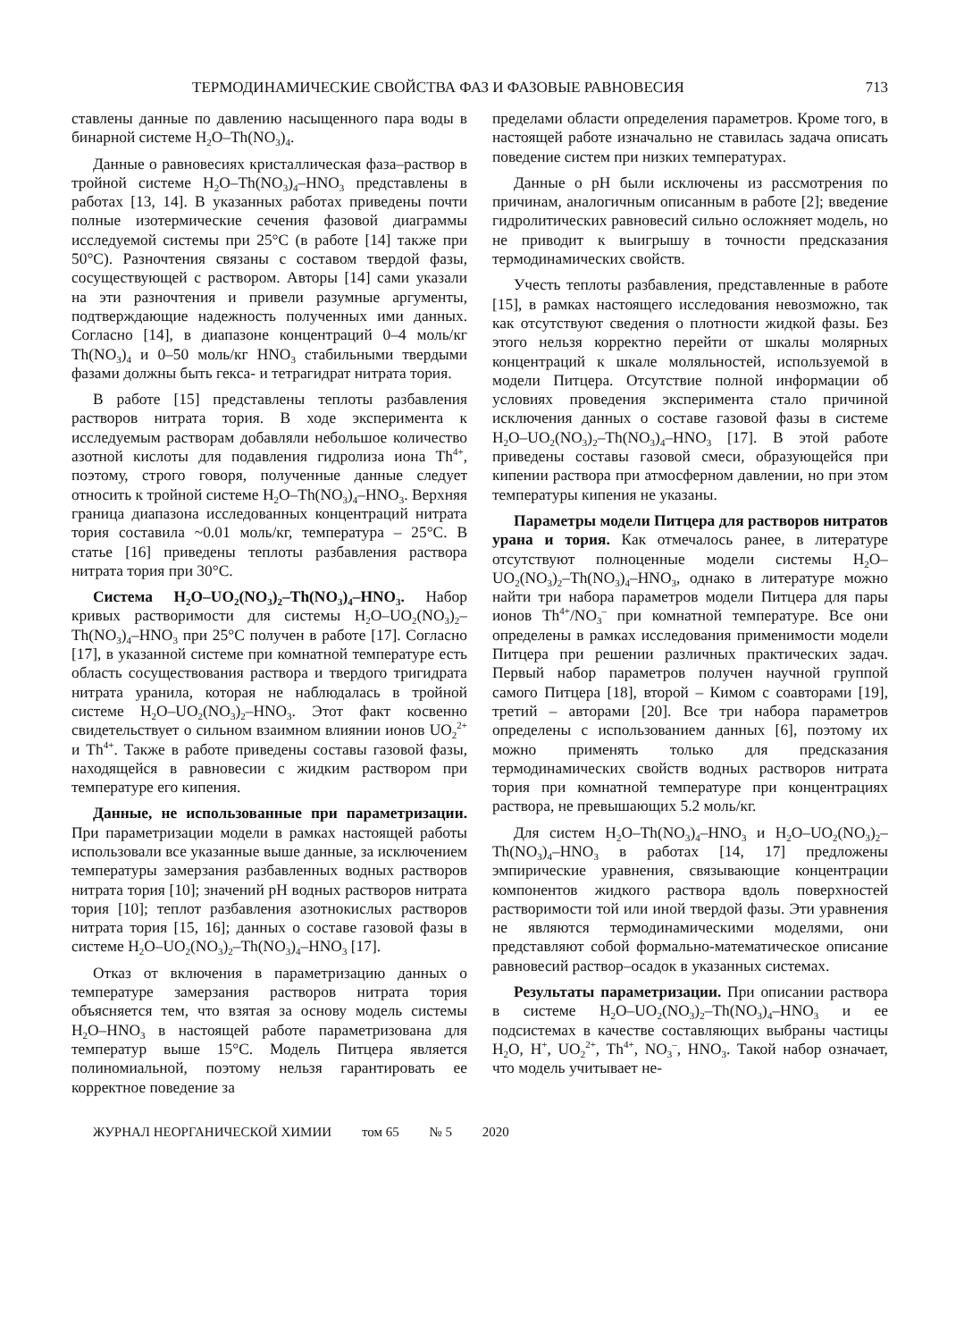ТЕРМОДИНАМИЧЕСКИЕ СВОЙСТВА ФАЗ И ФАЗОВЫЕ РАВНОВЕСИЯ 713
ставлены данные по давлению насыщенного пара воды в бинарной системе H<sub>2</sub>O–Th(NO<sub>3</sub>)<sub>4</sub>.
Данные о равновесиях кристаллическая фаза–раствор в тройной системе H<sub>2</sub>O–Th(NO<sub>3</sub>)<sub>4</sub>–HNO<sub>3</sub> представлены в работах [13, 14]. В указанных работах приведены почти полные изотермические сечения фазовой диаграммы исследуемой системы при 25°C (в работе [14] также при 50°C). Разночтения связаны с составом твердой фазы, сосуществующей с раствором. Авторы [14] сами указали на эти разночтения и привели разумные аргументы, подтверждающие надежность полученных ими данных. Согласно [14], в диапазоне концентраций 0–4 моль/кг Th(NO<sub>3</sub>)<sub>4</sub> и 0–50 моль/кг HNO<sub>3</sub> стабильными твердыми фазами должны быть гекса- и тетрагидрат нитрата тория.
В работе [15] представлены теплоты разбавления растворов нитрата тория. В ходе эксперимента к исследуемым растворам добавляли небольшое количество азотной кислоты для подавления гидролиза иона Th<sup>4+</sup>, поэтому, строго говоря, полученные данные следует относить к тройной системе H<sub>2</sub>O–Th(NO<sub>3</sub>)<sub>4</sub>–HNO<sub>3</sub>. Верхняя граница диапазона исследованных концентраций нитрата тория составила ~0.01 моль/кг, температура – 25°C. В статье [16] приведены теплоты разбавления раствора нитрата тория при 30°C.
Система H<sub>2</sub>O–UO<sub>2</sub>(NO<sub>3</sub>)<sub>2</sub>–Th(NO<sub>3</sub>)<sub>4</sub>–HNO<sub>3</sub>. Набор кривых растворимости для системы H<sub>2</sub>O–UO<sub>2</sub>(NO<sub>3</sub>)<sub>2</sub>–Th(NO<sub>3</sub>)<sub>4</sub>–HNO<sub>3</sub> при 25°C получен в работе [17]. Согласно [17], в указанной системе при комнатной температуре есть область сосуществования раствора и твердого тригидрата нитрата уранила, которая не наблюдалась в тройной системе H<sub>2</sub>O–UO<sub>2</sub>(NO<sub>3</sub>)<sub>2</sub>–HNO<sub>3</sub>. Этот факт косвенно свидетельствует о сильном взаимном влиянии ионов UO<sub>2</sub><sup>2+</sup> и Th<sup>4+</sup>. Также в работе приведены составы газовой фазы, находящейся в равновесии с жидким раствором при температуре его кипения.
Данные, не использованные при параметризации. При параметризации модели в рамках настоящей работы использовали все указанные выше данные, за исключением температуры замерзания разбавленных водных растворов нитрата тория [10]; значений pH водных растворов нитрата тория [10]; теплот разбавления азотнокислых растворов нитрата тория [15, 16]; данных о составе газовой фазы в системе H<sub>2</sub>O–UO<sub>2</sub>(NO<sub>3</sub>)<sub>2</sub>–Th(NO<sub>3</sub>)<sub>4</sub>–HNO<sub>3</sub> [17].
Отказ от включения в параметризацию данных о температуре замерзания растворов нитрата тория объясняется тем, что взятая за основу модель системы H<sub>2</sub>O–HNO<sub>3</sub> в настоящей работе параметризована для температур выше 15°C. Модель Питцера является полиномиальной, поэтому нельзя гарантировать ее корректное поведение за
пределами области определения параметров. Кроме того, в настоящей работе изначально не ставилась задача описать поведение систем при низких температурах.
Данные о pH были исключены из рассмотрения по причинам, аналогичным описанным в работе [2]; введение гидролитических равновесий сильно осложняет модель, но не приводит к выигрышу в точности предсказания термодинамических свойств.
Учесть теплоты разбавления, представленные в работе [15], в рамках настоящего исследования невозможно, так как отсутствуют сведения о плотности жидкой фазы. Без этого нельзя корректно перейти от шкалы молярных концентраций к шкале моляльностей, используемой в модели Питцера. Отсутствие полной информации об условиях проведения эксперимента стало причиной исключения данных о составе газовой фазы в системе H<sub>2</sub>O–UO<sub>2</sub>(NO<sub>3</sub>)<sub>2</sub>–Th(NO<sub>3</sub>)<sub>4</sub>–HNO<sub>3</sub> [17]. В этой работе приведены составы газовой смеси, образующейся при кипении раствора при атмосферном давлении, но при этом температуры кипения не указаны.
Параметры модели Питцера для растворов нитратов урана и тория. Как отмечалось ранее, в литературе отсутствуют полноценные модели системы H<sub>2</sub>O–UO<sub>2</sub>(NO<sub>3</sub>)<sub>2</sub>–Th(NO<sub>3</sub>)<sub>4</sub>–HNO<sub>3</sub>, однако в литературе можно найти три набора параметров модели Питцера для пары ионов Th<sup>4+</sup>/NO<sub>3</sub><sup>–</sup> при комнатной температуре. Все они определены в рамках исследования применимости модели Питцера при решении различных практических задач. Первый набор параметров получен научной группой самого Питцера [18], второй – Кимом с соавторами [19], третий – авторами [20]. Все три набора параметров определены с использованием данных [6], поэтому их можно применять только для предсказания термодинамических свойств водных растворов нитрата тория при комнатной температуре при концентрациях раствора, не превышающих 5.2 моль/кг.
Для систем H<sub>2</sub>O–Th(NO<sub>3</sub>)<sub>4</sub>–HNO<sub>3</sub> и H<sub>2</sub>O–UO<sub>2</sub>(NO<sub>3</sub>)<sub>2</sub>–Th(NO<sub>3</sub>)<sub>4</sub>–HNO<sub>3</sub> в работах [14, 17] предложены эмпирические уравнения, связывающие концентрации компонентов жидкого раствора вдоль поверхностей растворимости той или иной твердой фазы. Эти уравнения не являются термодинамическими моделями, они представляют собой формально-математическое описание равновесий раствор–осадок в указанных системах.
Результаты параметризации. При описании раствора в системе H<sub>2</sub>O–UO<sub>2</sub>(NO<sub>3</sub>)<sub>2</sub>–Th(NO<sub>3</sub>)<sub>4</sub>–HNO<sub>3</sub> и ее подсистемах в качестве составляющих выбраны частицы H<sub>2</sub>O, H<sup>+</sup>, UO<sub>2</sub><sup>2+</sup>, Th<sup>4+</sup>, NO<sub>3</sub><sup>–</sup>, HNO<sub>3</sub>. Такой набор означает, что модель учитывает не-
ЖУРНАЛ НЕОРГАНИЧЕСКОЙ ХИМИИ том 65 № 5 2020